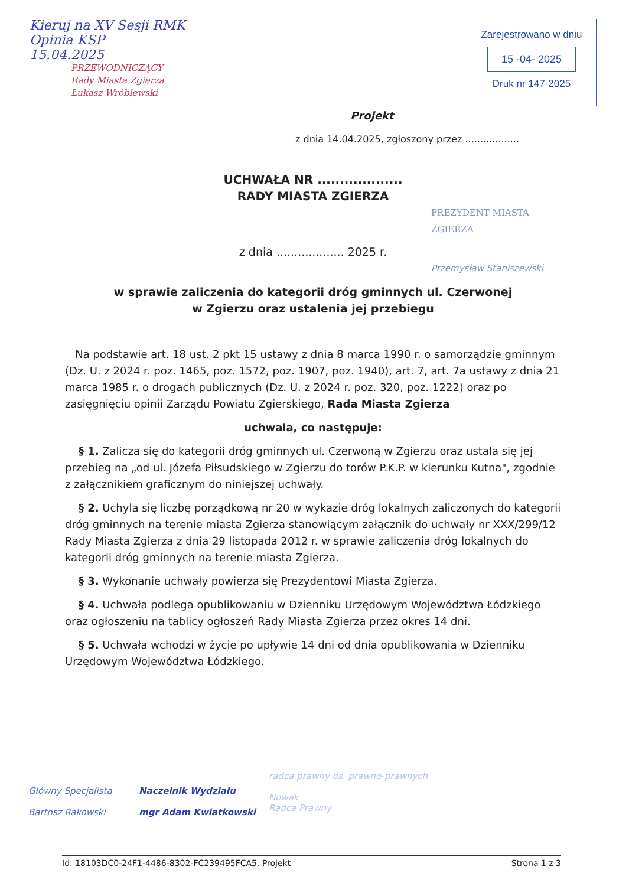Kieruj na XV Sesji RMK
Opinia KSP
15.04.2025
PRZEWODNICZĄCY
Rady Miasta Zgierza
Łukasz Wróblewski
Zarejestrowano w dniu
15 -04- 2025
Druk nr 147-2025
Projekt
z dnia 14.04.2025, zgłoszony przez ..................
UCHWAŁA NR ...................
RADY MIASTA ZGIERZA
PREZYDENT MIASTA ZGIERZA
z dnia ................... 2025 r.
Przemysław Staniszewski
w sprawie zaliczenia do kategorii dróg gminnych ul. Czerwonej
w Zgierzu oraz ustalenia jej przebiegu
Na podstawie art. 18 ust. 2 pkt 15 ustawy z dnia 8 marca 1990 r. o samorządzie gminnym (Dz. U. z 2024 r. poz. 1465, poz. 1572, poz. 1907, poz. 1940), art. 7, art. 7a ustawy z dnia 21 marca 1985 r. o drogach publicznych (Dz. U. z 2024 r. poz. 320, poz. 1222) oraz po zasięgnięciu opinii Zarządu Powiatu Zgierskiego, Rada Miasta Zgierza
uchwala, co następuje:
§ 1. Zalicza się do kategorii dróg gminnych ul. Czerwoną w Zgierzu oraz ustala się jej przebieg na „od ul. Józefa Piłsudskiego w Zgierzu do torów P.K.P. w kierunku Kutna", zgodnie z załącznikiem graficznym do niniejszej uchwały.
§ 2. Uchyla się liczbę porządkową nr 20 w wykazie dróg lokalnych zaliczonych do kategorii dróg gminnych na terenie miasta Zgierza stanowiącym załącznik do uchwały nr XXX/299/12 Rady Miasta Zgierza z dnia 29 listopada 2012 r. w sprawie zaliczenia dróg lokalnych do kategorii dróg gminnych na terenie miasta Zgierza.
§ 3. Wykonanie uchwały powierza się Prezydentowi Miasta Zgierza.
§ 4. Uchwała podlega opublikowaniu w Dzienniku Urzędowym Województwa Łódzkiego oraz ogłoszeniu na tablicy ogłoszeń Rady Miasta Zgierza przez okres 14 dni.
§ 5. Uchwała wchodzi w życie po upływie 14 dni od dnia opublikowania w Dzienniku Urzędowym Województwa Łódzkiego.
Główny Specjalista
Bartosz Rakowski
Naczelnik Wydziału
mgr Adam Kwiatkowski
radca prawny ds. prawno-prawnych
Nowak
Radca Prawny
Id: 18103DC0-24F1-4486-8302-FC239495FCA5. Projekt Strona 1 z 3